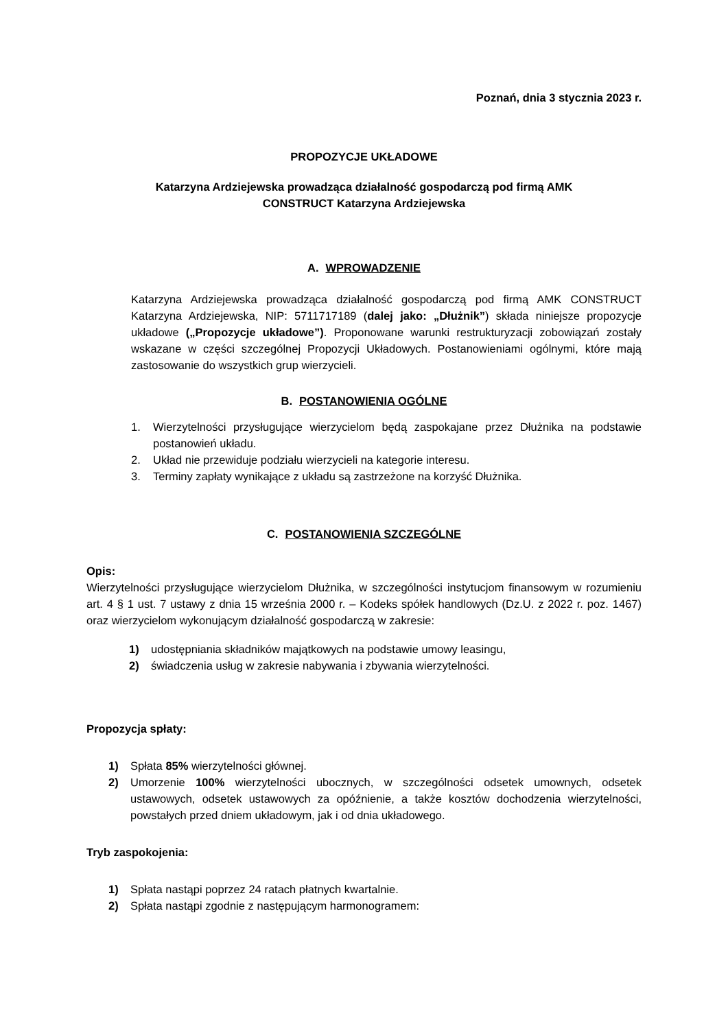Poznań, dnia 3 stycznia 2023 r.
PROPOZYCJE UKŁADOWE
Katarzyna Ardziejewska prowadząca działalność gospodarczą pod firmą AMK
CONSTRUCT Katarzyna Ardziejewska
A. WPROWADZENIE
Katarzyna Ardziejewska prowadząca działalność gospodarczą pod firmą AMK CONSTRUCT Katarzyna Ardziejewska, NIP: 5711717189 (dalej jako: „Dłużnik”) składa niniejsze propozycje układowe („Propozycje układowe”). Proponowane warunki restrukturyzacji zobowiązań zostały wskazane w części szczególnej Propozycji Układowych. Postanowieniami ogólnymi, które mają zastosowanie do wszystkich grup wierzycieli.
B. POSTANOWIENIA OGÓLNE
1. Wierzytelności przysługujące wierzycielom będą zaspokajane przez Dłużnika na podstawie postanowień układu.
2. Układ nie przewiduje podziału wierzycieli na kategorie interesu.
3. Terminy zapłaty wynikające z układu są zastrzeżone na korzyść Dłużnika.
C. POSTANOWIENIA SZCZEGÓLNE
Opis:
Wierzytelności przysługujące wierzycielom Dłużnika, w szczególności instytucjom finansowym w rozumieniu art. 4 § 1 ust. 7 ustawy z dnia 15 września 2000 r. – Kodeks spółek handlowych (Dz.U. z 2022 r. poz. 1467) oraz wierzycielom wykonującym działalność gospodarczą w zakresie:
1) udostępniania składników majątkowych na podstawie umowy leasingu,
2) świadczenia usług w zakresie nabywania i zbywania wierzytelności.
Propozycja spłaty:
1) Spłata 85% wierzytelności głównej.
2) Umorzenie 100% wierzytelności ubocznych, w szczególności odsetek umownych, odsetek ustawowych, odsetek ustawowych za opóźnienie, a także kosztów dochodzenia wierzytelności, powstałych przed dniem układowym, jak i od dnia układowego.
Tryb zaspokojenia:
1) Spłata nastąpi poprzez 24 ratach płatnych kwartalnie.
2) Spłata nastąpi zgodnie z następującym harmonogramem: